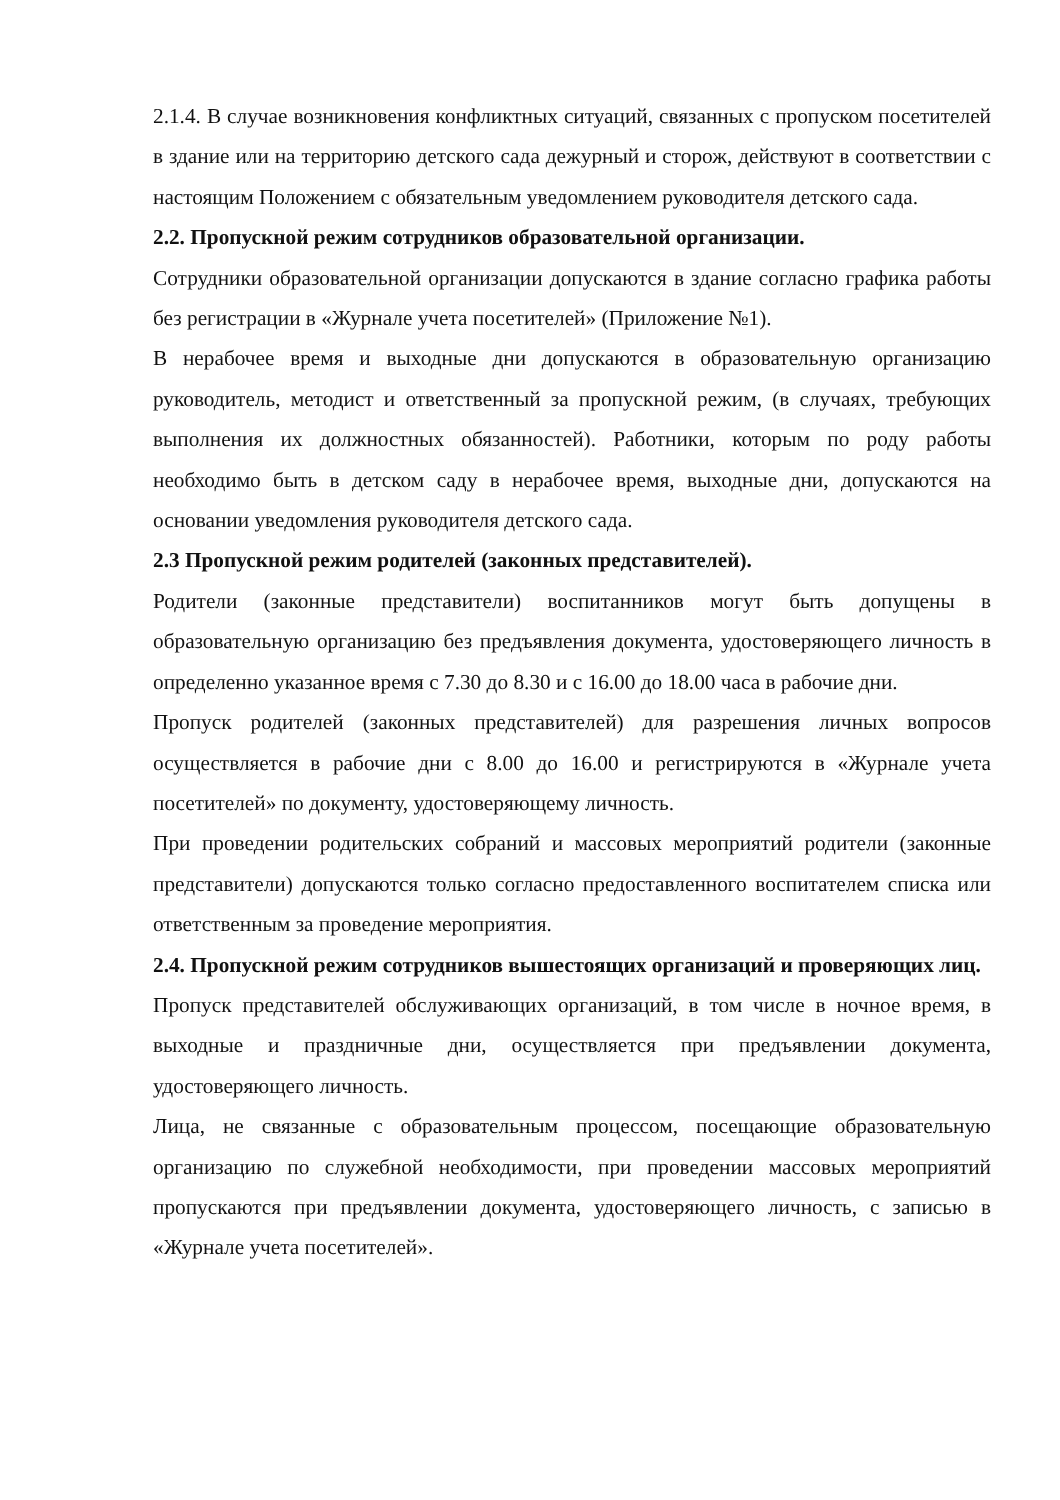2.1.4. В случае возникновения конфликтных ситуаций, связанных с пропуском посетителей в здание или на территорию детского сада дежурный и сторож, действуют в соответствии с настоящим Положением с обязательным уведомлением руководителя детского сада.
2.2. Пропускной режим сотрудников образовательной организации.
Сотрудники образовательной организации допускаются в здание согласно графика работы без регистрации в «Журнале учета посетителей» (Приложение №1).
В нерабочее время и выходные дни допускаются в образовательную организацию руководитель, методист и ответственный за пропускной режим, (в случаях, требующих выполнения их должностных обязанностей). Работники, которым по роду работы необходимо быть в детском саду в нерабочее время, выходные дни, допускаются на основании уведомления руководителя детского сада.
2.3 Пропускной режим родителей (законных представителей).
Родители (законные представители) воспитанников могут быть допущены в образовательную организацию без предъявления документа, удостоверяющего личность в определенно указанное время с 7.30 до 8.30 и с 16.00 до 18.00 часа в рабочие дни.
Пропуск родителей (законных представителей) для разрешения личных вопросов осуществляется в рабочие дни с 8.00 до 16.00 и регистрируются в «Журнале учета посетителей» по документу, удостоверяющему личность.
При проведении родительских собраний и массовых мероприятий родители (законные представители) допускаются только согласно предоставленного воспитателем списка или ответственным за проведение мероприятия.
2.4. Пропускной режим сотрудников вышестоящих организаций и проверяющих лиц.
Пропуск представителей обслуживающих организаций, в том числе в ночное время, в выходные и праздничные дни, осуществляется при предъявлении документа, удостоверяющего личность.
Лица, не связанные с образовательным процессом, посещающие образовательную организацию по служебной необходимости, при проведении массовых мероприятий пропускаются при предъявлении документа, удостоверяющего личность, с записью в «Журнале учета посетителей».